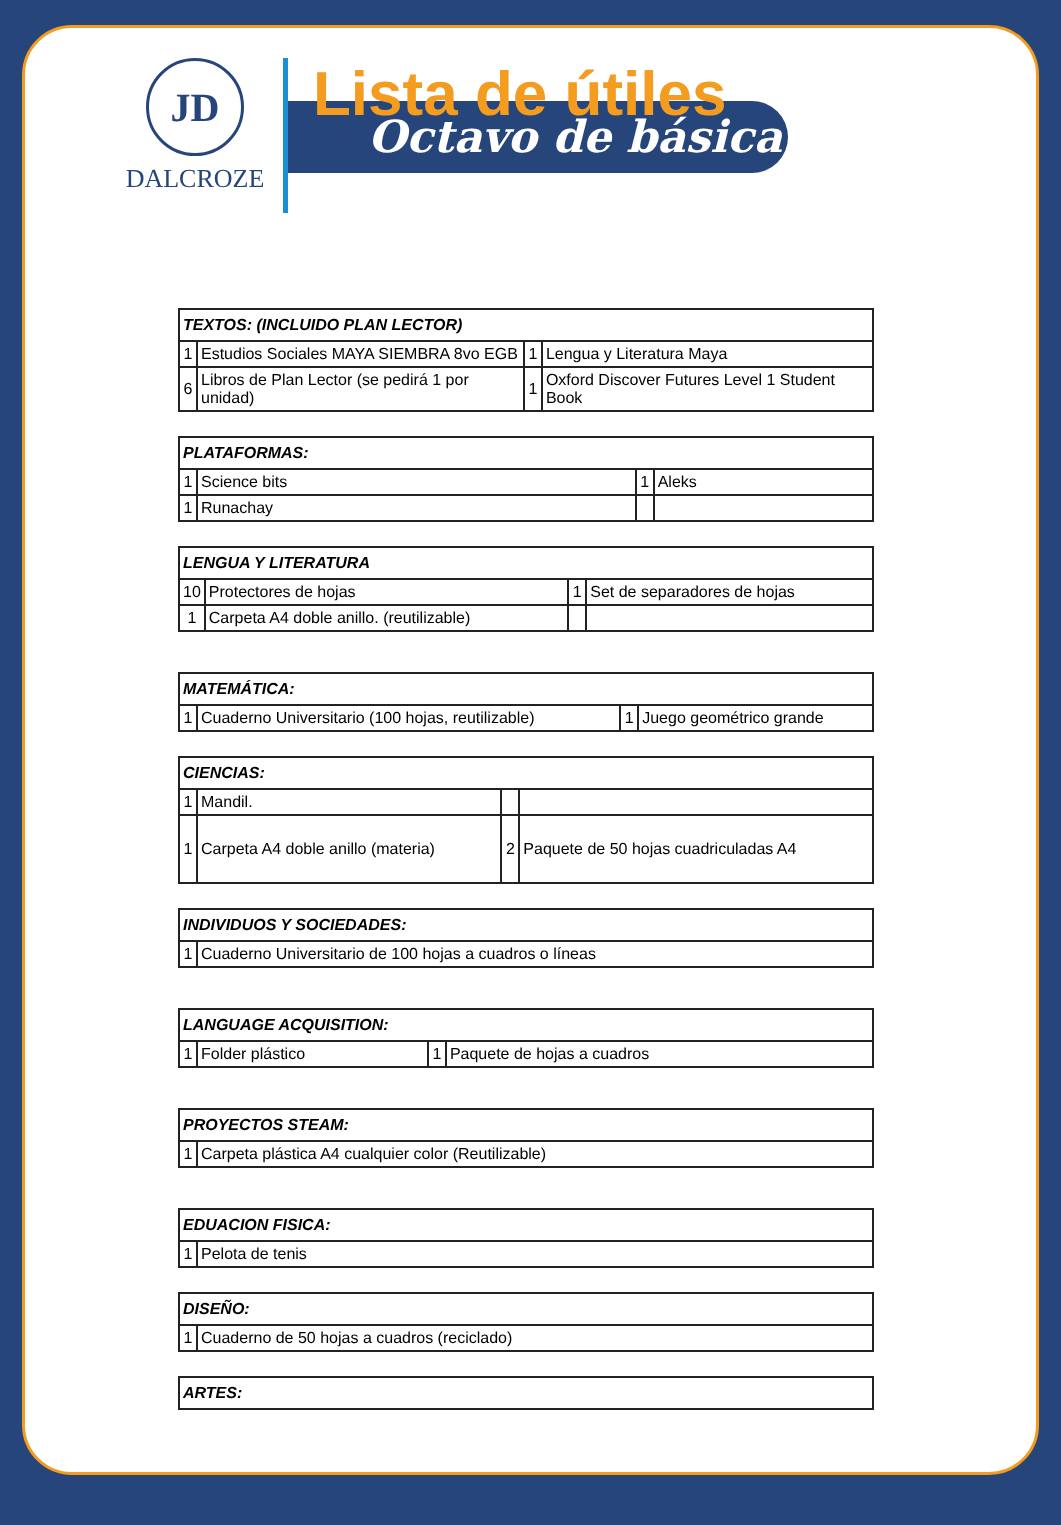JD
DALCROZE
Lista de útiles
Octavo de básica
| TEXTOS: (INCLUIDO PLAN LECTOR) | | | |
| --- | --- | --- | --- |
| 1 | Estudios Sociales MAYA SIEMBRA 8vo EGB | 1 | Lengua y Literatura Maya |
| 6 | Libros de Plan Lector (se pedirá 1 por unidad) | 1 | Oxford Discover Futures Level 1 Student Book |
| PLATAFORMAS: | | | |
| --- | --- | --- | --- |
| 1 | Science bits | 1 | Aleks |
| 1 | Runachay | | |
| LENGUA Y LITERATURA | | | |
| --- | --- | --- | --- |
| 10 | Protectores de hojas | 1 | Set de separadores de hojas |
| 1 | Carpeta A4 doble anillo. (reutilizable) | | |
| MATEMÁTICA: | | | |
| --- | --- | --- | --- |
| 1 | Cuaderno Universitario (100 hojas, reutilizable) | 1 | Juego geométrico grande |
| CIENCIAS: | | | |
| --- | --- | --- | --- |
| 1 | Mandil. | | |
| 1 | Carpeta A4 doble anillo (materia) | 2 | Paquete de 50 hojas cuadriculadas A4 |
| INDIVIDUOS Y SOCIEDADES: | |
| --- | --- |
| 1 | Cuaderno Universitario de 100 hojas a cuadros o líneas |
| LANGUAGE ACQUISITION: | | | |
| --- | --- | --- | --- |
| 1 | Folder plástico | 1 | Paquete de hojas a cuadros |
| PROYECTOS STEAM: | |
| --- | --- |
| 1 | Carpeta plástica A4 cualquier color (Reutilizable) |
| EDUACION FISICA: | |
| --- | --- |
| 1 | Pelota de tenis |
| DISEÑO: | |
| --- | --- |
| 1 | Cuaderno de 50 hojas a cuadros (reciclado) |
| ARTES: |
| --- |